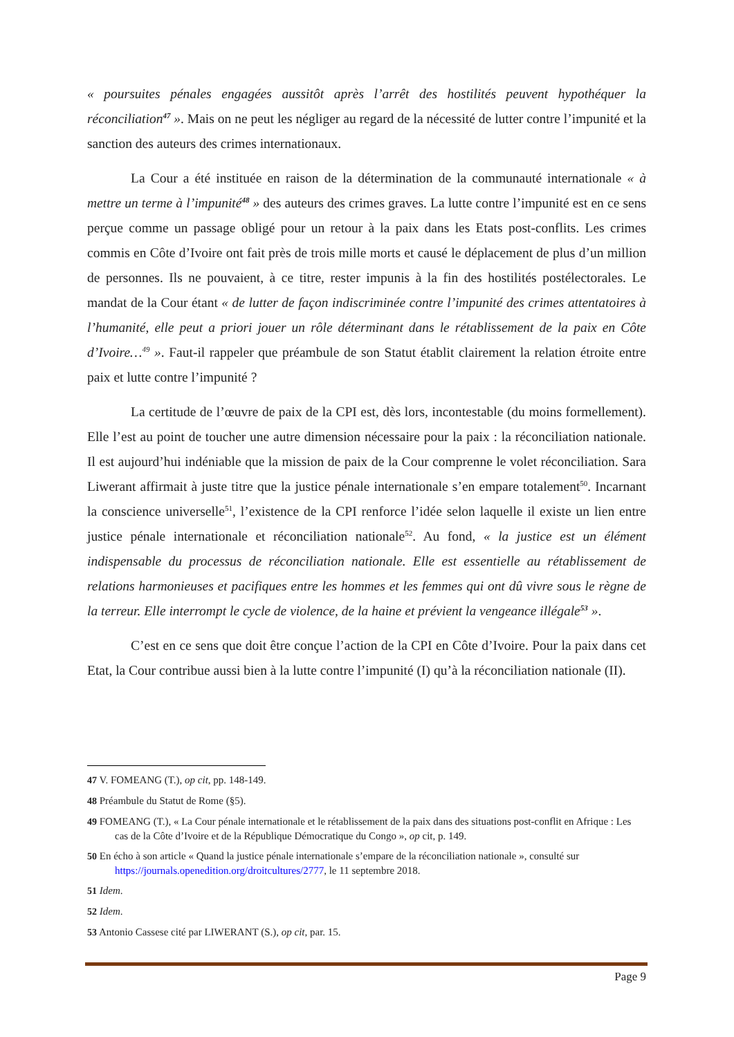« poursuites pénales engagées aussitôt après l’arrêt des hostilités peuvent hypothéquer la réconciliation<sup>47</sup> ». Mais on ne peut les négliger au regard de la nécessité de lutter contre l’impunité et la sanction des auteurs des crimes internationaux.
La Cour a été instituée en raison de la détermination de la communauté internationale « à mettre un terme à l’impunité<sup>48</sup> » des auteurs des crimes graves. La lutte contre l’impunité est en ce sens perçue comme un passage obligé pour un retour à la paix dans les Etats post-conflits. Les crimes commis en Côte d’Ivoire ont fait près de trois mille morts et causé le déplacement de plus d’un million de personnes. Ils ne pouvaient, à ce titre, rester impunis à la fin des hostilités postélectorales. Le mandat de la Cour étant « de lutter de façon indiscriminée contre l’impunité des crimes attentatoires à l’humanité, elle peut a priori jouer un rôle déterminant dans le rétablissement de la paix en Côte d’Ivoire…<sup>49</sup> ». Faut-il rappeler que préambule de son Statut établit clairement la relation étroite entre paix et lutte contre l’impunité ?
La certitude de l’œuvre de paix de la CPI est, dès lors, incontestable (du moins formellement). Elle l’est au point de toucher une autre dimension nécessaire pour la paix : la réconciliation nationale. Il est aujourd’hui indéniable que la mission de paix de la Cour comprenne le volet réconciliation. Sara Liwerant affirmait à juste titre que la justice pénale internationale s’en empare totalement<sup>50</sup>. Incarnant la conscience universelle<sup>51</sup>, l’existence de la CPI renforce l’idée selon laquelle il existe un lien entre justice pénale internationale et réconciliation nationale<sup>52</sup>. Au fond, « la justice est un élément indispensable du processus de réconciliation nationale. Elle est essentielle au rétablissement de relations harmonieuses et pacifiques entre les hommes et les femmes qui ont dû vivre sous le règne de la terreur. Elle interrompt le cycle de violence, de la haine et prévient la vengeance illégale<sup>53</sup> ».
C’est en ce sens que doit être conçue l’action de la CPI en Côte d’Ivoire. Pour la paix dans cet Etat, la Cour contribue aussi bien à la lutte contre l’impunité (I) qu’à la réconciliation nationale (II).
47 V. FOMEANG (T.), op cit, pp. 148-149.
48 Préambule du Statut de Rome (§5).
49 FOMEANG (T.), « La Cour pénale internationale et le rétablissement de la paix dans des situations post-conflit en Afrique : Les cas de la Côte d’Ivoire et de la République Démocratique du Congo », op cit, p. 149.
50 En écho à son article « Quand la justice pénale internationale s’empare de la réconciliation nationale », consulté sur https://journals.openedition.org/droitcultures/2777, le 11 septembre 2018.
51 Idem.
52 Idem.
53 Antonio Cassese cité par LIWERANT (S.), op cit, par. 15.
Page 9